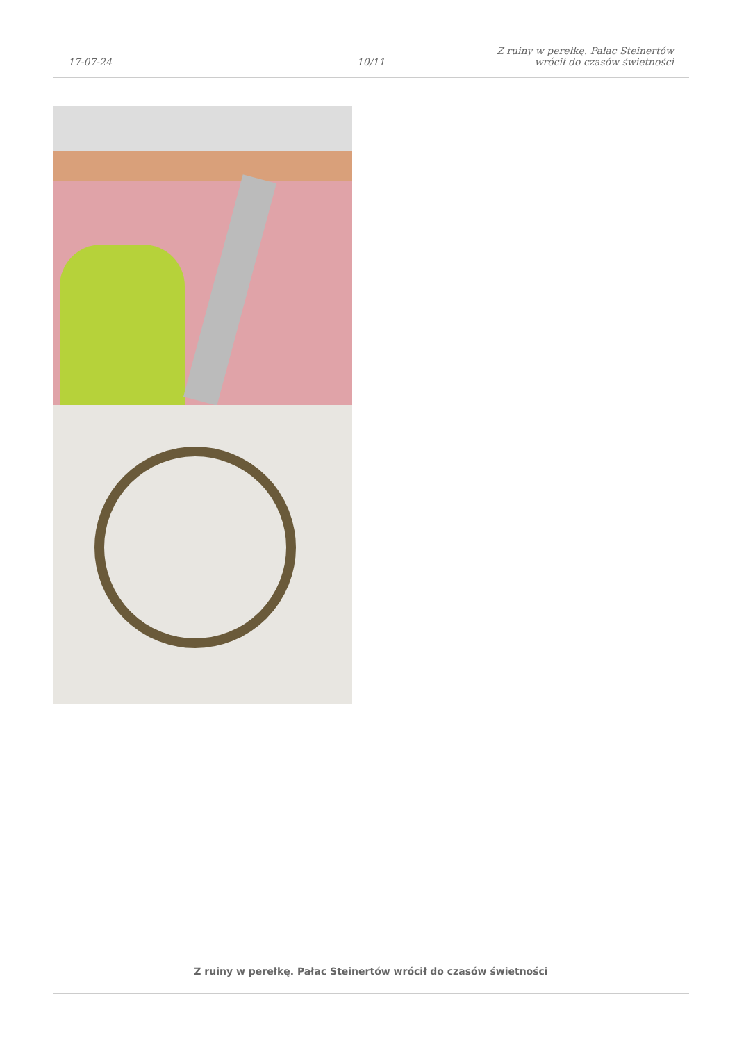17-07-24
10/11
Z ruiny w perełkę. Pałac Steinertów
wrócił do czasów świetności
Z ruiny w perełkę. Pałac Steinertów wrócił do czasów świetności